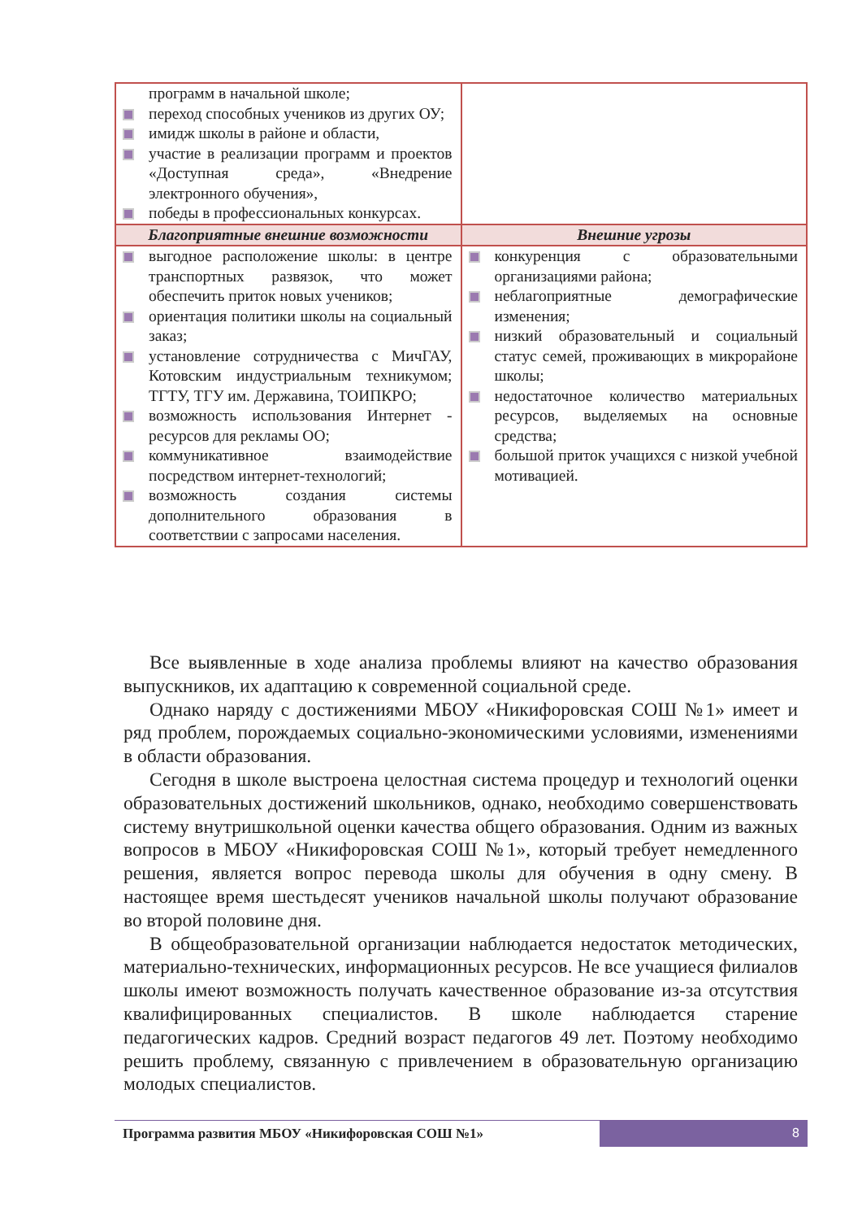| программ в начальной школе; переход способных учеников из других ОУ; имидж школы в районе и области, участие в реализации программ и проектов «Доступная среда», «Внедрение электронного обучения», победы в профессиональных конкурсах. | |
| Благоприятные внешние возможности | Внешние угрозы |
| выгодное расположение школы: в центре транспортных развязок, что может обеспечить приток новых учеников; ориентация политики школы на социальный заказ; установление сотрудничества с МичГАУ, Котовским индустриальным техникумом; ТГТУ, ТГУ им. Державина, ТОИПКРО; возможность использования Интернет - ресурсов для рекламы ОО; коммуникативное взаимодействие посредством интернет-технологий; возможность создания системы дополнительного образования в соответствии с запросами населения. | конкуренция с образовательными организациями района; неблагоприятные демографические изменения; низкий образовательный и социальный статус семей, проживающих в микрорайоне школы; недостаточное количество материальных ресурсов, выделяемых на основные средства; большой приток учащихся с низкой учебной мотивацией. |
Все выявленные в ходе анализа проблемы влияют на качество образования выпускников, их адаптацию к современной социальной среде.
Однако наряду с достижениями МБОУ «Никифоровская СОШ №1» имеет и ряд проблем, порождаемых социально-экономическими условиями, изменениями в области образования.
Сегодня в школе выстроена целостная система процедур и технологий оценки образовательных достижений школьников, однако, необходимо совершенствовать систему внутришкольной оценки качества общего образования. Одним из важных вопросов в МБОУ «Никифоровская СОШ №1», который требует немедленного решения, является вопрос перевода школы для обучения в одну смену. В настоящее время шестьдесят учеников начальной школы получают образование во второй половине дня.
В общеобразовательной организации наблюдается недостаток методических, материально-технических, информационных ресурсов. Не все учащиеся филиалов школы имеют возможность получать качественное образование из-за отсутствия квалифицированных специалистов. В школе наблюдается старение педагогических кадров. Средний возраст педагогов 49 лет. Поэтому необходимо решить проблему, связанную с привлечением в образовательную организацию молодых специалистов.
Программа развития МБОУ «Никифоровская СОШ №1»
8